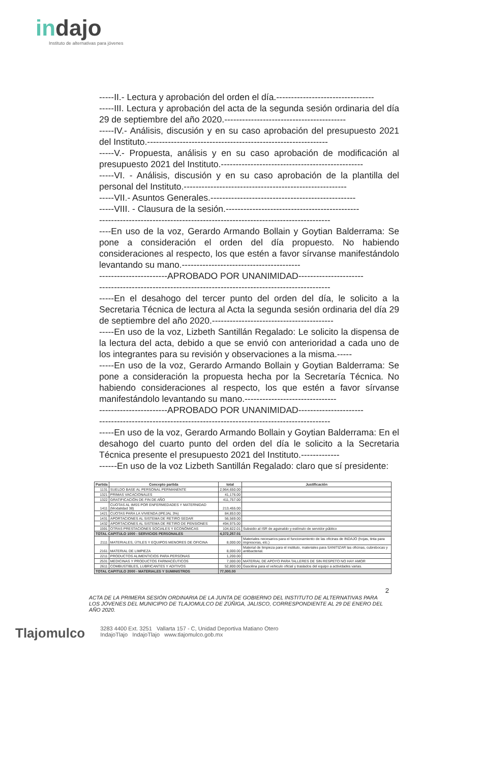indajo
Instituto de alternativas para jóvenes
-----II.- Lectura y aprobación del orden el día.---------------------------------
-----III. Lectura y aprobación del acta de la segunda sesión ordinaria del día 29 de septiembre del año 2020.-----------------------------------------
-----IV.- Análisis, discusión y en su caso aprobación del presupuesto 2021 del Instituto.-------------------------------------------------------------
-----V.- Propuesta, análisis y en su caso aprobación de modificación al presupuesto 2021 del Instituto.------------------------------------------------
-----VI. - Análisis, discusión y en su caso aprobación de la plantilla del personal del Instituto.-------------------------------------------------------
-----VII.- Asuntos Generales.-------------------------------------------------
-----VIII. - Clausura de la sesión.---------------------------------------------
------------------------------------------------------------------------------
----En uso de la voz, Gerardo Armando Bollain y Goytian Balderrama: Se pone a consideración el orden del día propuesto. No habiendo consideraciones al respecto, los que estén a favor sírvanse manifestándolo levantando su mano.----------------------------------------
-----------------------APROBADO POR UNANIMIDAD----------------------
------------------------------------------------------------------------------
-----En el desahogo del tercer punto del orden del día, le solicito a la Secretaria Técnica de lectura al Acta la segunda sesión ordinaria del día 29 de septiembre del año 2020.-----------------------------------------
-----En uso de la voz, Lizbeth Santillán Regalado: Le solicito la dispensa de la lectura del acta, debido a que se envió con anterioridad a cada uno de los integrantes para su revisión y observaciones a la misma.-----
-----En uso de la voz, Gerardo Armando Bollain y Goytian Balderrama: Se pone a consideración la propuesta hecha por la Secretaría Técnica. No habiendo consideraciones al respecto, los que estén a favor sírvanse manifestándolo levantando su mano.-------------------------------
-----------------------APROBADO POR UNANIMIDAD----------------------
------------------------------------------------------------------------------
-----En uso de la voz, Gerardo Armando Bollain y Goytian Balderrama: En el desahogo del cuarto punto del orden del día le solicito a la Secretaria Técnica presente el presupuesto 2021 del Instituto.-------------
------En uso de la voz Lizbeth Santillán Regalado: claro que sí presidente:
| Partida | Concepto partida | total | Justificación |
| --- | --- | --- | --- |
| 1131 | SUELDO BASE AL PERSONAL PERMANENTE | 2,964,650.00 | |
| 1321 | PRIMAS VACACIONALES | 41,176.00 | |
| 1322 | GRATIFICACIÓN DE FIN DE AÑO | 411,757.00 | |
| 1411 | CUOTAS AL IMSS POR ENFERMEDADES Y MATERNIDAD (Modalidad 38) | 213,455.00 | |
| 1421 | CUOTAS PARA LA VIVIENDA (IPEJAL 3%) | 84,853.00 | |
| 1431 | APORTACIONES AL SISTEMA DE RETIRO SEDAR | 56,569.00 | |
| 1432 | APORTACIONES AL SISTEMA DE RETIRO DE PENSIONES | 494,975.00 | |
| 1591 | OTRAS PRESTACIONES SOCIALES Y ECONÓMICAS | 104,822.01 | Subsidio al ISR de aguinaldo y estímulo de servidor público |
| TOTAL CAPITULO 1000 - SERVICIOS PERSONALES | | 4,372,257.01 | |
| 2111 | MATERIALES, ÚTILES Y EQUIPOS MENORES DE OFICINA | 8,000.00 | Materiales necesarios para el funcionamiento de las oficinas de INDAJO (hojas, tinta para impresoras, etc.) |
| 2161 | MATERIAL DE LIMPIEZA | 8,000.00 | Material de limpieza para el instituto, materiales para SANITIZAR las oficinas, cubrebocas y antibacterial. |
| 2211 | PRODUCTOS ALIMENTICIOS PARA PERSONAS | 1,200.00 | |
| 2531 | MEDICINAS Y PRODUCTOS FARMACÉUTICOS | 7,000.00 | MATERIAL DE APOYO PARA TALLERES DE SIN RESPETO NO HAY AMOR |
| 2611 | COMBUSTIBLES, LUBRICANTES Y ADITIVOS | 52,800.00 | Gasolina para el vehiculo oficial y traslados del equipo a actividades varias. |
| TOTAL CAPITULO 2000 - MATERIALES Y SUMINISTROS | | 77,000.00 | |
2
ACTA DE LA PRIMERA SESIÓN ORDINARIA DE LA JUNTA DE GOBIERNO DEL INSTITUTO DE ALTERNATIVAS PARA LOS JÓVENES DEL MUNICIPIO DE TLAJOMULCO DE ZÚÑIGA, JALISCO, CORRESPONDIENTE AL 29 DE ENERO DEL AÑO 2020.
Tlajomulco
3283 4400 Ext. 3251 Vallarta 157 - C, Unidad Deportiva Matiano Otero
IndajoTlajo IndajoTlajo www.tlajomulco.gob.mx